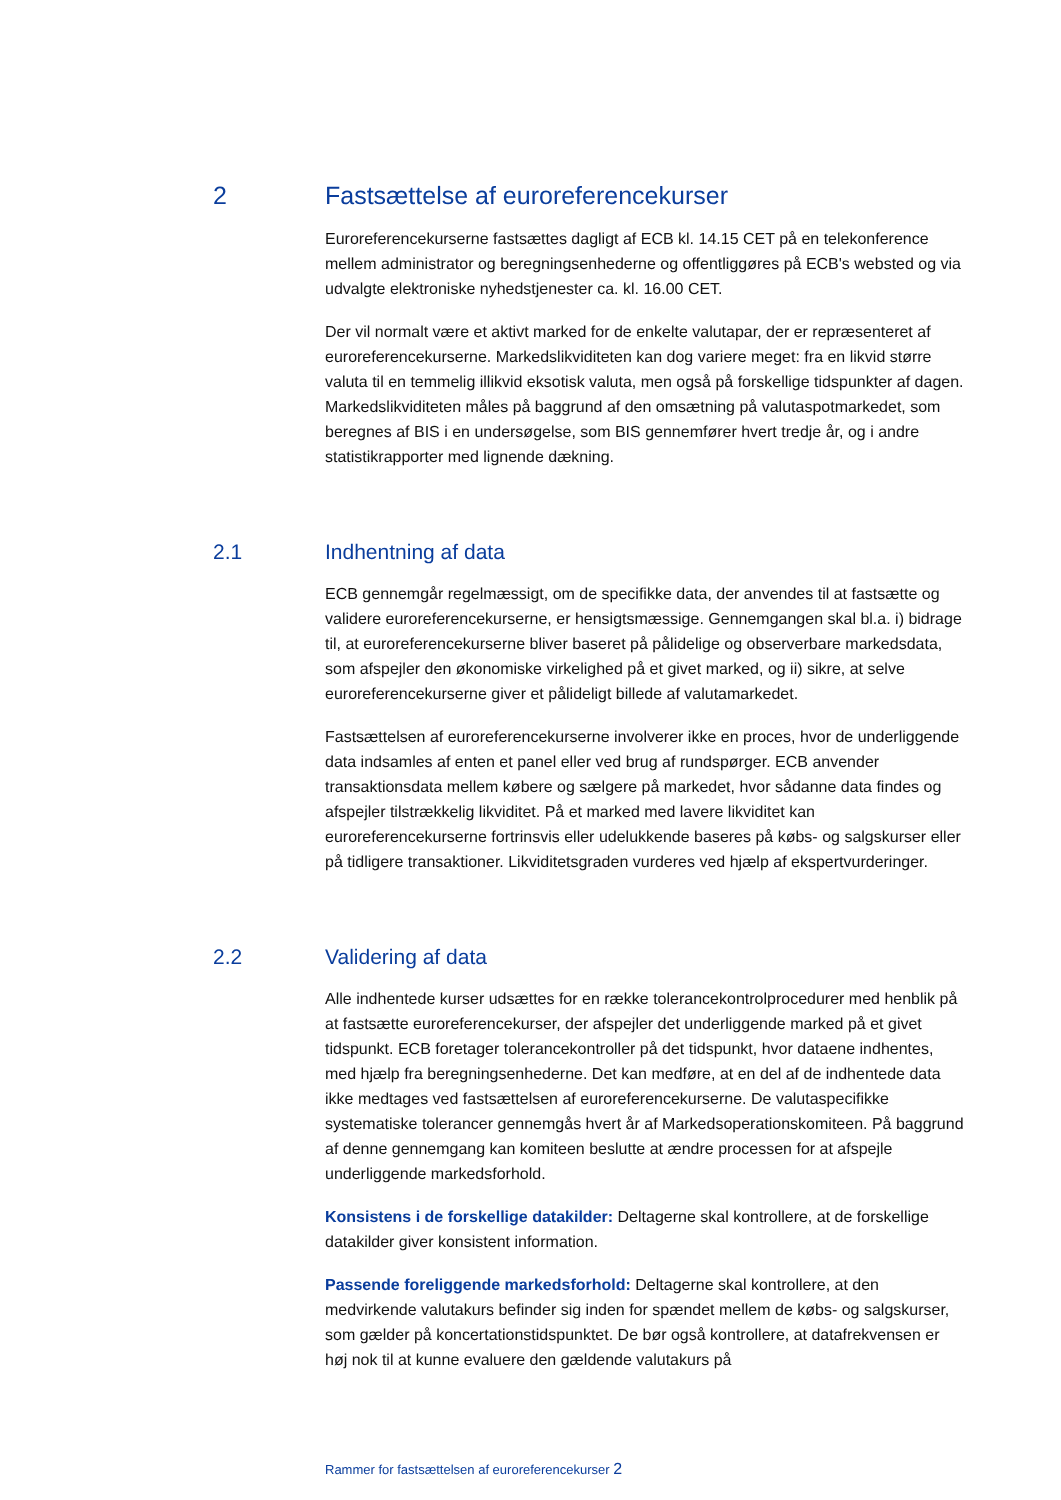2 Fastsættelse af euroreferencekurser
Euroreferencekurserne fastsættes dagligt af ECB kl. 14.15 CET på en telekonference mellem administrator og beregningsenhederne og offentliggøres på ECB's websted og via udvalgte elektroniske nyhedstjenester ca. kl. 16.00 CET.
Der vil normalt være et aktivt marked for de enkelte valutapar, der er repræsenteret af euroreferencekurserne. Markedslikviditeten kan dog variere meget: fra en likvid større valuta til en temmelig illikvid eksotisk valuta, men også på forskellige tidspunkter af dagen. Markedslikviditeten måles på baggrund af den omsætning på valutaspotmarkedet, som beregnes af BIS i en undersøgelse, som BIS gennemfører hvert tredje år, og i andre statistikrapporter med lignende dækning.
2.1 Indhentning af data
ECB gennemgår regelmæssigt, om de specifikke data, der anvendes til at fastsætte og validere euroreferencekurserne, er hensigtsmæssige. Gennemgangen skal bl.a. i) bidrage til, at euroreferencekurserne bliver baseret på pålidelige og observerbare markedsdata, som afspejler den økonomiske virkelighed på et givet marked, og ii) sikre, at selve euroreferencekurserne giver et pålideligt billede af valutamarkedet.
Fastsættelsen af euroreferencekurserne involverer ikke en proces, hvor de underliggende data indsamles af enten et panel eller ved brug af rundspørger. ECB anvender transaktionsdata mellem købere og sælgere på markedet, hvor sådanne data findes og afspejler tilstrækkelig likviditet. På et marked med lavere likviditet kan euroreferencekurserne fortrinsvis eller udelukkende baseres på købs- og salgskurser eller på tidligere transaktioner. Likviditetsgraden vurderes ved hjælp af ekspertvurderinger.
2.2 Validering af data
Alle indhentede kurser udsættes for en række tolerancekontrolprocedurer med henblik på at fastsætte euroreferencekurser, der afspejler det underliggende marked på et givet tidspunkt. ECB foretager tolerancekontroller på det tidspunkt, hvor dataene indhentes, med hjælp fra beregningsenhederne. Det kan medføre, at en del af de indhentede data ikke medtages ved fastsættelsen af euroreferencekurserne. De valutaspecifikke systematiske tolerancer gennemgås hvert år af Markedsoperationskomiteen. På baggrund af denne gennemgang kan komiteen beslutte at ændre processen for at afspejle underliggende markedsforhold.
Konsistens i de forskellige datakilder: Deltagerne skal kontrollere, at de forskellige datakilder giver konsistent information.
Passende foreliggende markedsforhold: Deltagerne skal kontrollere, at den medvirkende valutakurs befinder sig inden for spændet mellem de købs- og salgskurser, som gælder på koncertationstidspunktet. De bør også kontrollere, at datafrekvensen er høj nok til at kunne evaluere den gældende valutakurs på
Rammer for fastsættelsen af euroreferencekurser 2